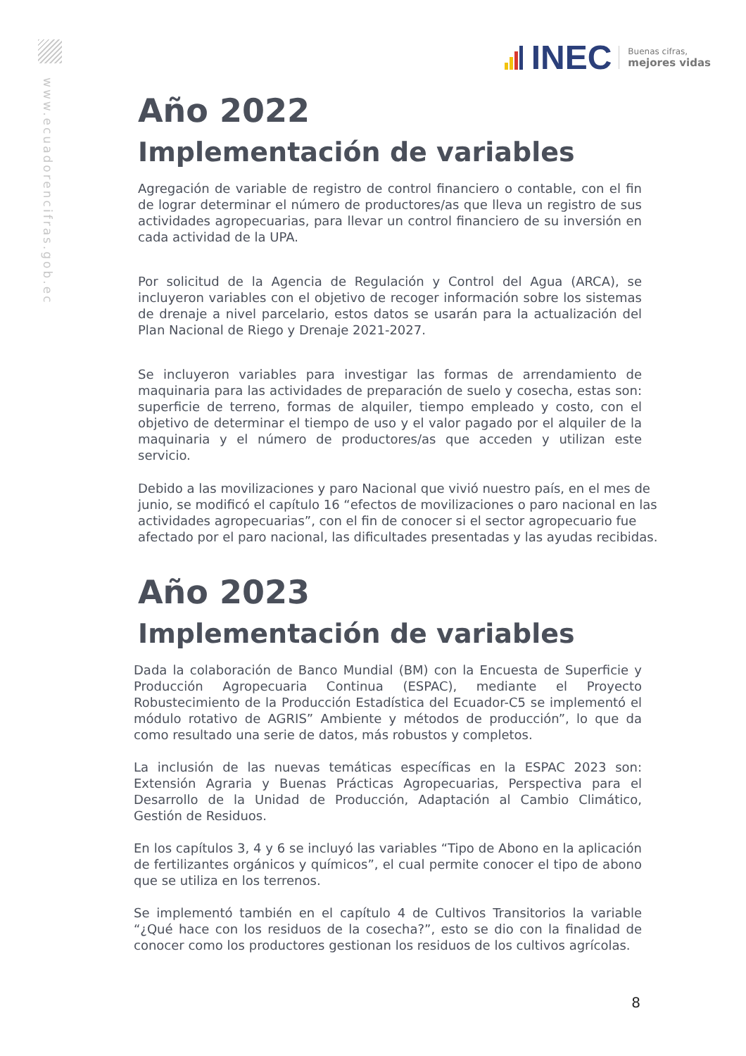www.ecuadorencifras.gob.ec
INEC
Buenas cifras,
mejores vidas
Año 2022
Implementación de variables
Agregación de variable de registro de control financiero o contable, con el fin de lograr determinar el número de productores/as que lleva un registro de sus actividades agropecuarias, para llevar un control financiero de su inversión en cada actividad de la UPA.
Por solicitud de la Agencia de Regulación y Control del Agua (ARCA), se incluyeron variables con el objetivo de recoger información sobre los sistemas de drenaje a nivel parcelario, estos datos se usarán para la actualización del Plan Nacional de Riego y Drenaje 2021-2027.
Se incluyeron variables para investigar las formas de arrendamiento de maquinaria para las actividades de preparación de suelo y cosecha, estas son: superficie de terreno, formas de alquiler, tiempo empleado y costo, con el objetivo de determinar el tiempo de uso y el valor pagado por el alquiler de la maquinaria y el número de productores/as que acceden y utilizan este servicio.
Debido a las movilizaciones y paro Nacional que vivió nuestro país, en el mes de junio, se modificó el capítulo 16 “efectos de movilizaciones o paro nacional en las actividades agropecuarias”, con el fin de conocer si el sector agropecuario fue afectado por el paro nacional, las dificultades presentadas y las ayudas recibidas.
Año 2023
Implementación de variables
Dada la colaboración de Banco Mundial (BM) con la Encuesta de Superficie y Producción Agropecuaria Continua (ESPAC), mediante el Proyecto Robustecimiento de la Producción Estadística del Ecuador-C5 se implementó el módulo rotativo de AGRIS” Ambiente y métodos de producción”, lo que da como resultado una serie de datos, más robustos y completos.
La inclusión de las nuevas temáticas específicas en la ESPAC 2023 son: Extensión Agraria y Buenas Prácticas Agropecuarias, Perspectiva para el Desarrollo de la Unidad de Producción, Adaptación al Cambio Climático, Gestión de Residuos.
En los capítulos 3, 4 y 6 se incluyó las variables “Tipo de Abono en la aplicación de fertilizantes orgánicos y químicos”, el cual permite conocer el tipo de abono que se utiliza en los terrenos.
Se implementó también en el capítulo 4 de Cultivos Transitorios la variable “¿Qué hace con los residuos de la cosecha?”, esto se dio con la finalidad de conocer como los productores gestionan los residuos de los cultivos agrícolas.
8